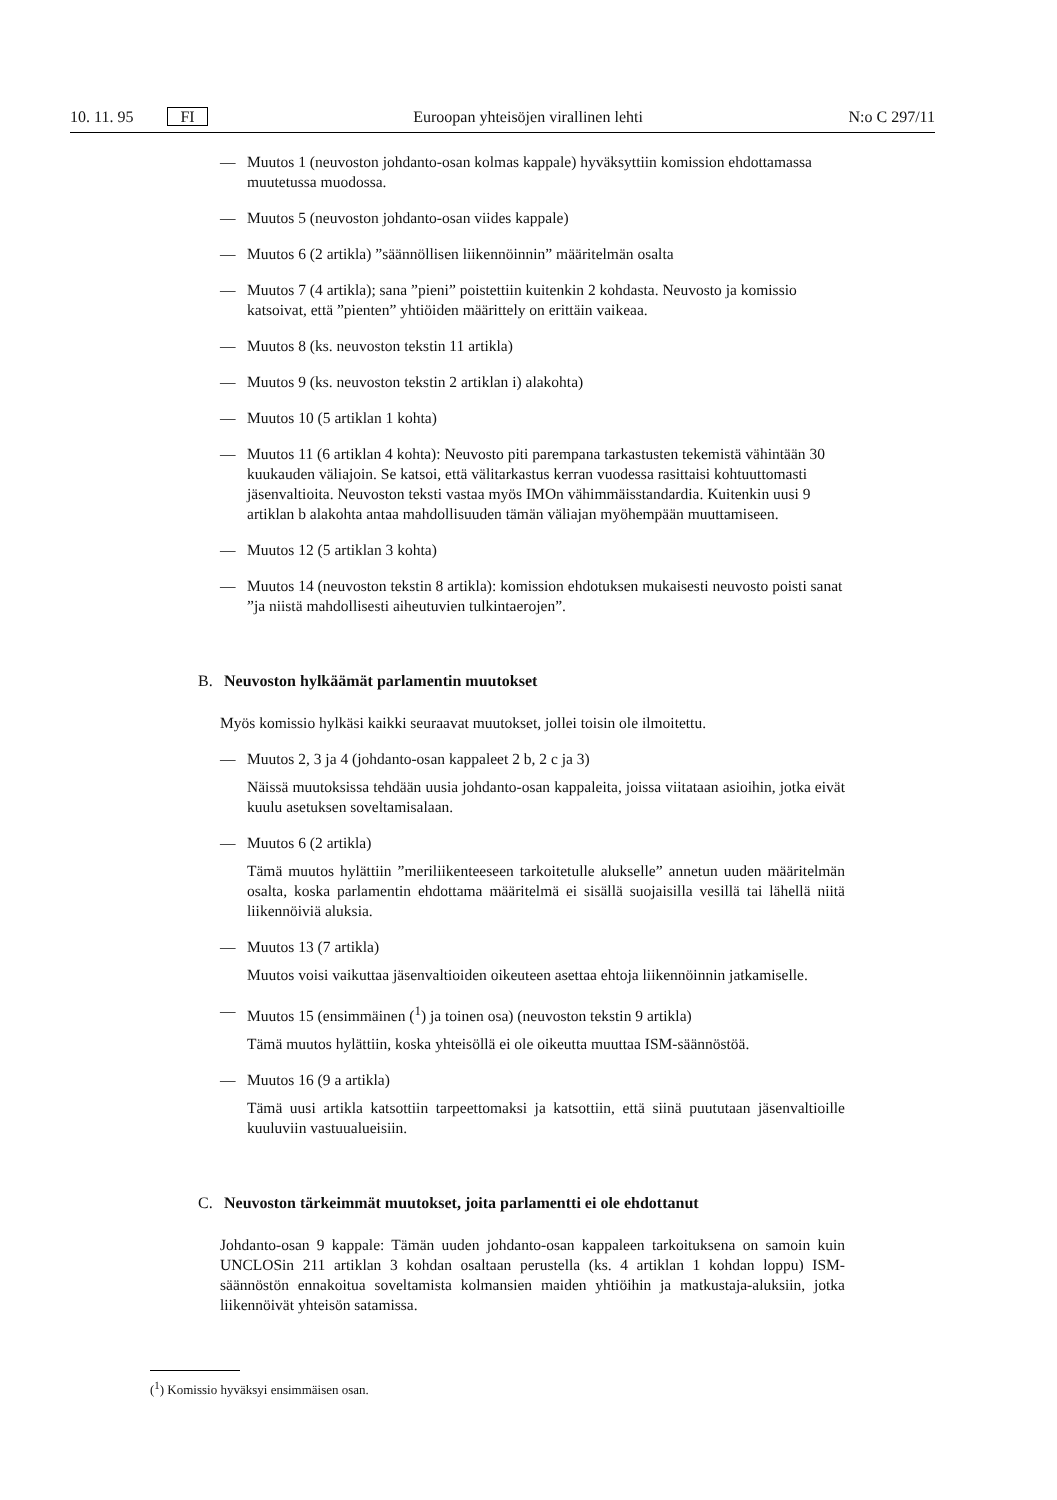10. 11. 95 FI Euroopan yhteisöjen virallinen lehti N:o C 297/11
— Muutos 1 (neuvoston johdanto-osan kolmas kappale) hyväksyttiin komission ehdottamassa muutetussa muodossa.
— Muutos 5 (neuvoston johdanto-osan viides kappale)
— Muutos 6 (2 artikla) ”säännöllisen liikennöinnin” määritelmän osalta
— Muutos 7 (4 artikla); sana ”pieni” poistettiin kuitenkin 2 kohdasta. Neuvosto ja komissio katsoivat, että ”pienten” yhtiöiden määrittely on erittäin vaikeaa.
— Muutos 8 (ks. neuvoston tekstin 11 artikla)
— Muutos 9 (ks. neuvoston tekstin 2 artiklan i) alakohta)
— Muutos 10 (5 artiklan 1 kohta)
— Muutos 11 (6 artiklan 4 kohta): Neuvosto piti parempana tarkastusten tekemistä vähintään 30 kuukauden väliajoin. Se katsoi, että välitarkastus kerran vuodessa rasittaisi kohtuuttomasti jäsenvaltioita. Neuvoston teksti vastaa myös IMOn vähimmäisstandardia. Kuitenkin uusi 9 artiklan b alakohta antaa mahdollisuuden tämän väliajan myöhempään muuttamiseen.
— Muutos 12 (5 artiklan 3 kohta)
— Muutos 14 (neuvoston tekstin 8 artikla): komission ehdotuksen mukaisesti neuvosto poisti sanat ”ja niistä mahdollisesti aiheutuvien tulkintaerojen”.
B. Neuvoston hylkäämät parlamentin muutokset
Myös komissio hylkäsi kaikki seuraavat muutokset, jollei toisin ole ilmoitettu.
— Muutos 2, 3 ja 4 (johdanto-osan kappaleet 2 b, 2 c ja 3)
Näissä muutoksissa tehdään uusia johdanto-osan kappaleita, joissa viitataan asioihin, jotka eivät kuulu asetuksen soveltamisalaan.
— Muutos 6 (2 artikla)
Tämä muutos hylättiin ”meriliikenteeseen tarkoitetulle alukselle” annetun uuden määritelmän osalta, koska parlamentin ehdottama määritelmä ei sisällä suojaisilla vesillä tai lähellä niitä liikennöiviä aluksia.
— Muutos 13 (7 artikla)
Muutos voisi vaikuttaa jäsenvaltioiden oikeuteen asettaa ehtoja liikennöinnin jatkamiselle.
— Muutos 15 (ensimmäinen (<sup>1</sup>) ja toinen osa) (neuvoston tekstin 9 artikla)
Tämä muutos hylättiin, koska yhteisöllä ei ole oikeutta muuttaa ISM-säännöstöä.
— Muutos 16 (9 a artikla)
Tämä uusi artikla katsottiin tarpeettomaksi ja katsottiin, että siinä puututaan jäsenvaltioille kuuluviin vastuualueisiin.
C. Neuvoston tärkeimmät muutokset, joita parlamentti ei ole ehdottanut
Johdanto-osan 9 kappale: Tämän uuden johdanto-osan kappaleen tarkoituksena on samoin kuin UNCLOSin 211 artiklan 3 kohdan osaltaan perustella (ks. 4 artiklan 1 kohdan loppu) ISM-säännöstön ennakoitua soveltamista kolmansien maiden yhtiöihin ja matkustaja-aluksiin, jotka liikennöivät yhteisön satamissa.
(<sup>1</sup>) Komissio hyväksyi ensimmäisen osan.